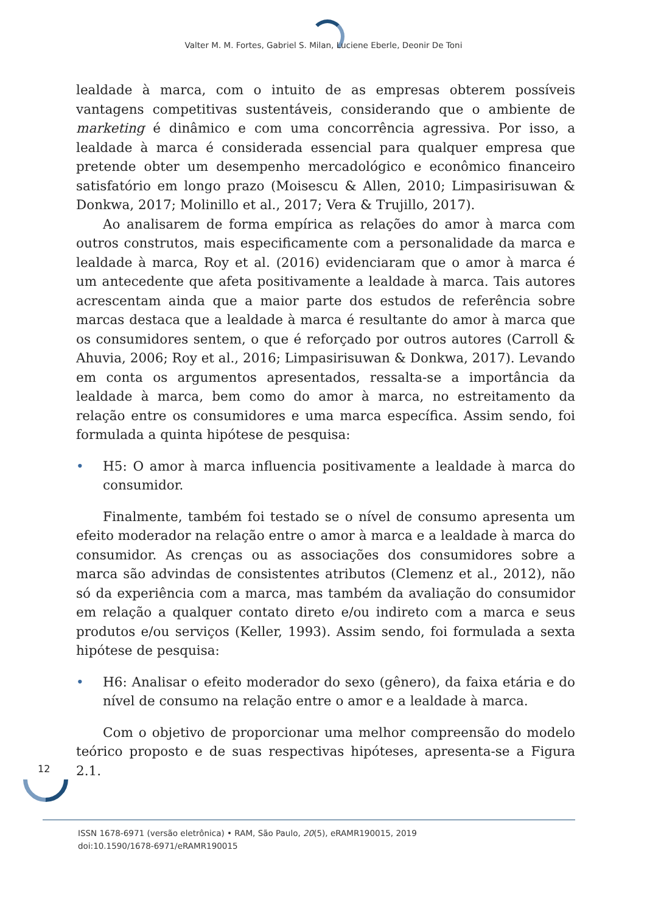Valter M. M. Fortes, Gabriel S. Milan, Luciene Eberle, Deonir De Toni
lealdade à marca, com o intuito de as empresas obterem possíveis vantagens competitivas sustentáveis, considerando que o ambiente de marketing é dinâmico e com uma concorrência agressiva. Por isso, a lealdade à marca é considerada essencial para qualquer empresa que pretende obter um desempenho mercadológico e econômico financeiro satisfatório em longo prazo (Moisescu & Allen, 2010; Limpasirisuwan & Donkwa, 2017; Molinillo et al., 2017; Vera & Trujillo, 2017).
Ao analisarem de forma empírica as relações do amor à marca com outros construtos, mais especificamente com a personalidade da marca e lealdade à marca, Roy et al. (2016) evidenciaram que o amor à marca é um antecedente que afeta positivamente a lealdade à marca. Tais autores acrescentam ainda que a maior parte dos estudos de referência sobre marcas destaca que a lealdade à marca é resultante do amor à marca que os consumidores sentem, o que é reforçado por outros autores (Carroll & Ahuvia, 2006; Roy et al., 2016; Limpasirisuwan & Donkwa, 2017). Levando em conta os argumentos apresentados, ressalta-se a importância da lealdade à marca, bem como do amor à marca, no estreitamento da relação entre os consumidores e uma marca específica. Assim sendo, foi formulada a quinta hipótese de pesquisa:
• H5: O amor à marca influencia positivamente a lealdade à marca do consumidor.
Finalmente, também foi testado se o nível de consumo apresenta um efeito moderador na relação entre o amor à marca e a lealdade à marca do consumidor. As crenças ou as associações dos consumidores sobre a marca são advindas de consistentes atributos (Clemenz et al., 2012), não só da experiência com a marca, mas também da avaliação do consumidor em relação a qualquer contato direto e/ou indireto com a marca e seus produtos e/ou serviços (Keller, 1993). Assim sendo, foi formulada a sexta hipótese de pesquisa:
• H6: Analisar o efeito moderador do sexo (gênero), da faixa etária e do nível de consumo na relação entre o amor e a lealdade à marca.
Com o objetivo de proporcionar uma melhor compreensão do modelo teórico proposto e de suas respectivas hipóteses, apresenta-se a Figura 2.1.
12
ISSN 1678-6971 (versão eletrônica) • RAM, São Paulo, 20(5), eRAMR190015, 2019
doi:10.1590/1678-6971/eRAMR190015